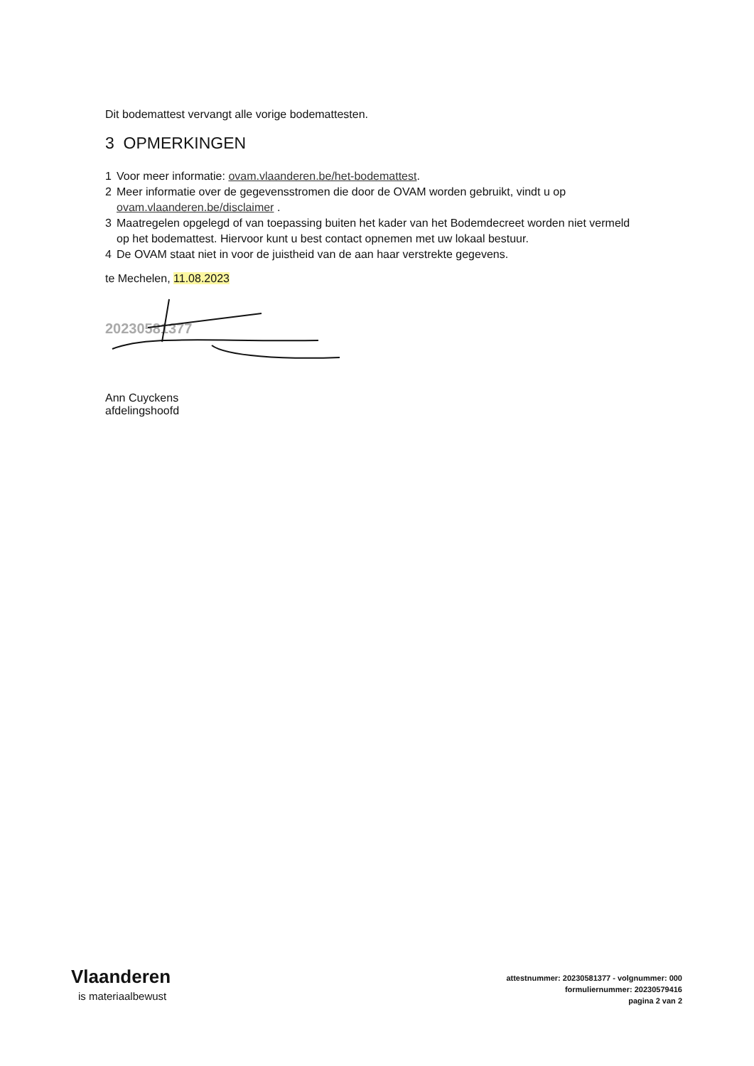Dit bodemattest vervangt alle vorige bodemattesten.
3 OPMERKINGEN
1 Voor meer informatie: ovam.vlaanderen.be/het-bodemattest.
2 Meer informatie over de gegevensstromen die door de OVAM worden gebruikt, vindt u op ovam.vlaanderen.be/disclaimer .
3 Maatregelen opgelegd of van toepassing buiten het kader van het Bodemdecreet worden niet vermeld op het bodemattest. Hiervoor kunt u best contact opnemen met uw lokaal bestuur.
4 De OVAM staat niet in voor de juistheid van de aan haar verstrekte gegevens.
te Mechelen, 11.08.2023
20230581377
Ann Cuyckens
afdelingshoofd
Vlaanderen
is materiaalbewust
attestnummer: 20230581377 - volgnummer: 000
formuliernummer: 20230579416
pagina 2 van 2